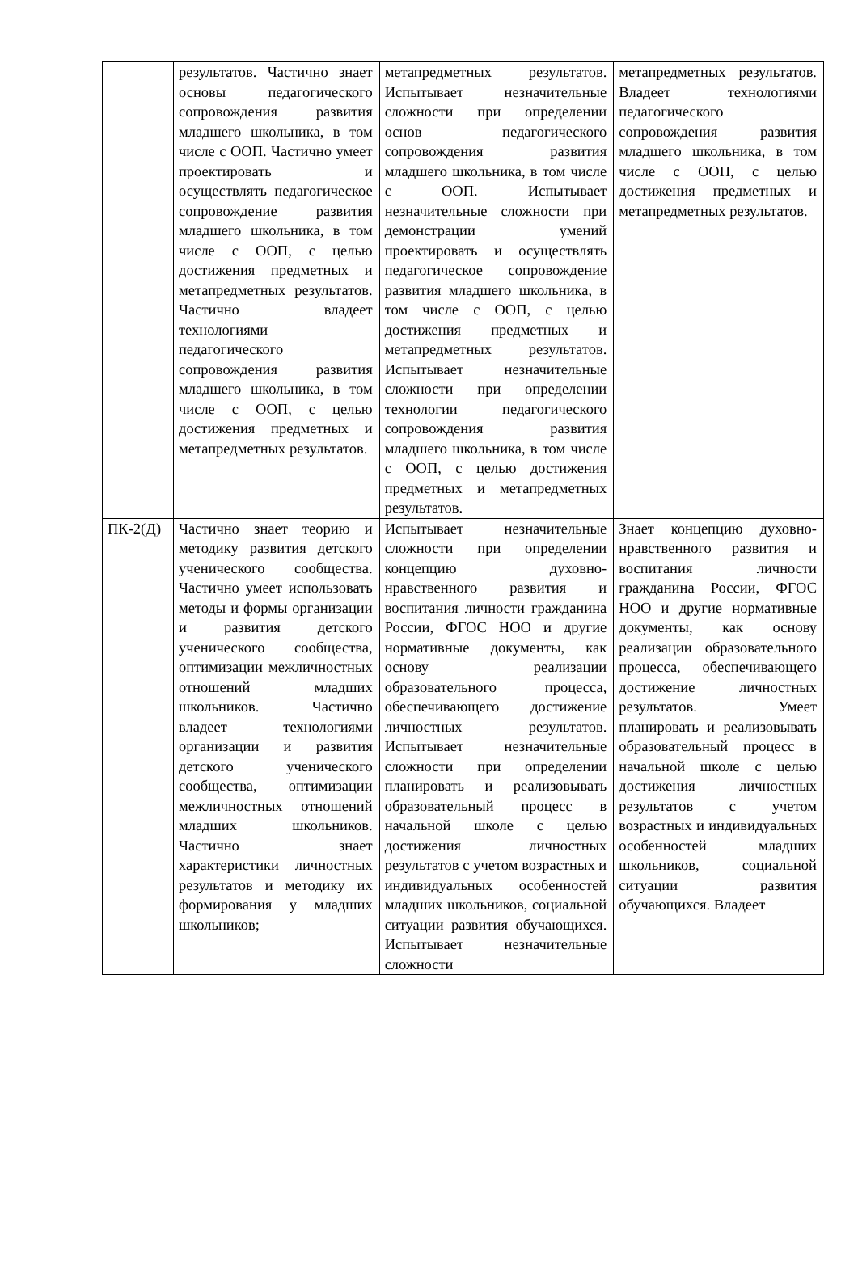| | результатов. Частично знает основы педагогического сопровождения развития младшего школьника, в том числе с ООП. Частично умеет проектировать и осуществлять педагогическое сопровождение развития младшего школьника, в том числе с ООП, с целью достижения предметных и метапредметных результатов. Частично владеет технологиями педагогического сопровождения развития младшего школьника, в том числе с ООП, с целью достижения предметных и метапредметных результатов. | метапредметных результатов. Испытывает незначительные сложности при определении основ педагогического сопровождения развития младшего школьника, в том числе с ООП. Испытывает незначительные сложности при демонстрации умений проектировать и осуществлять педагогическое сопровождение развития младшего школьника, в том числе с ООП, с целью достижения предметных и метапредметных результатов. Испытывает незначительные сложности при определении технологии педагогического сопровождения развития младшего школьника, в том числе с ООП, с целью достижения предметных и метапредметных результатов. | метапредметных результатов. Владеет технологиями педагогического сопровождения развития младшего школьника, в том числе с ООП, с целью достижения предметных и метапредметных результатов. |
| ПК-2(Д) | Частично знает теорию и методику развития детского ученического сообщества. Частично умеет использовать методы и формы организации и развития детского ученического сообщества, оптимизации межличностных отношений младших школьников. Частично владеет технологиями организации и развития детского ученического сообщества, оптимизации межличностных отношений младших школьников. Частично знает характеристики личностных результатов и методику их формирования у младших школьников; | Испытывает незначительные сложности при определении концепцию духовно-нравственного развития и воспитания личности гражданина России, ФГОС НОО и другие нормативные документы, как основу реализации образовательного процесса, обеспечивающего достижение личностных результатов. Испытывает незначительные сложности при определении планировать и реализовывать образовательный процесс в начальной школе с целью достижения личностных результатов с учетом возрастных и индивидуальных особенностей младших школьников, социальной ситуации развития обучающихся. Испытывает незначительные сложности | Знает концепцию духовно-нравственного развития и воспитания личности гражданина России, ФГОС НОО и другие нормативные документы, как основу реализации образовательного процесса, обеспечивающего достижение личностных результатов. Умеет планировать и реализовывать образовательный процесс в начальной школе с целью достижения личностных результатов с учетом возрастных и индивидуальных особенностей младших школьников, социальной ситуации развития обучающихся. Владеет |